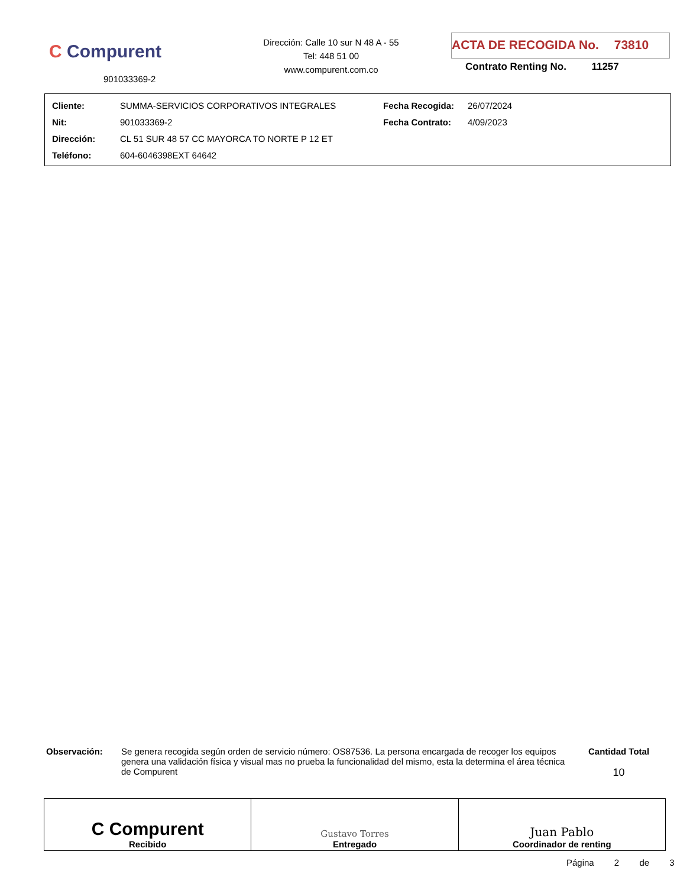C Compurent
Dirección: Calle 10 sur N 48 A - 55
Tel: 448 51 00
www.compurent.com.co
ACTA DE RECOGIDA No. 73810
Contrato Renting No. 11257
901033369-2
| Cliente: | SUMMA-SERVICIOS CORPORATIVOS INTEGRALES | Fecha Recogida: | 26/07/2024 |
| Nit: | 901033369-2 | Fecha Contrato: | 4/09/2023 |
| Dirección: | CL 51 SUR 48 57 CC MAYORCA TO NORTE P 12 ET | | |
| Teléfono: | 604-6046398EXT 64642 | | |
Observación: Se genera recogida según orden de servicio número: OS87536. La persona encargada de recoger los equipos genera una validación física y visual mas no prueba la funcionalidad del mismo, esta la determina el área técnica de Compurent
Cantidad Total
10
| C Compurent Recibido | Gustavo Torres Entregado | Juan Pablo Coordinador de renting |
Página 2 de 3